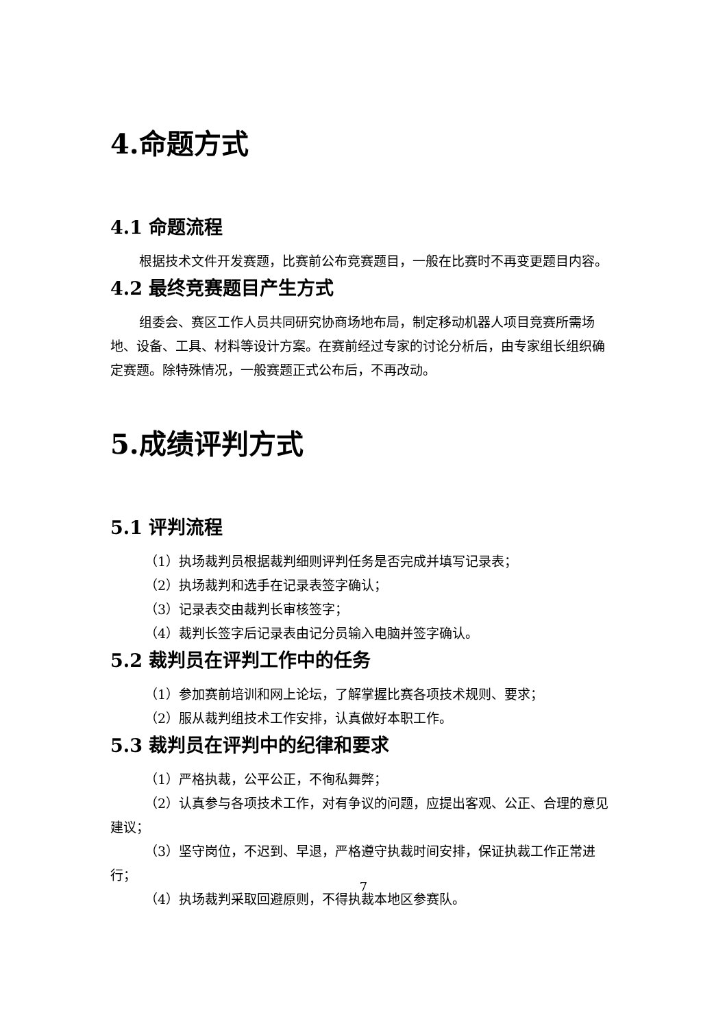4.命题方式
4.1 命题流程
根据技术文件开发赛题，比赛前公布竞赛题目，一般在比赛时不再变更题目内容。
4.2 最终竞赛题目产生方式
组委会、赛区工作人员共同研究协商场地布局，制定移动机器人项目竞赛所需场地、设备、工具、材料等设计方案。在赛前经过专家的讨论分析后，由专家组长组织确定赛题。除特殊情况，一般赛题正式公布后，不再改动。
5.成绩评判方式
5.1 评判流程
（1）执场裁判员根据裁判细则评判任务是否完成并填写记录表；
（2）执场裁判和选手在记录表签字确认；
（3）记录表交由裁判长审核签字；
（4）裁判长签字后记录表由记分员输入电脑并签字确认。
5.2 裁判员在评判工作中的任务
（1）参加赛前培训和网上论坛，了解掌握比赛各项技术规则、要求；
（2）服从裁判组技术工作安排，认真做好本职工作。
5.3 裁判员在评判中的纪律和要求
（1）严格执裁，公平公正，不徇私舞弊；
（2）认真参与各项技术工作，对有争议的问题，应提出客观、公正、合理的意见建议；
（3）坚守岗位，不迟到、早退，严格遵守执裁时间安排，保证执裁工作正常进行；
（4）执场裁判采取回避原则，不得执裁本地区参赛队。
7